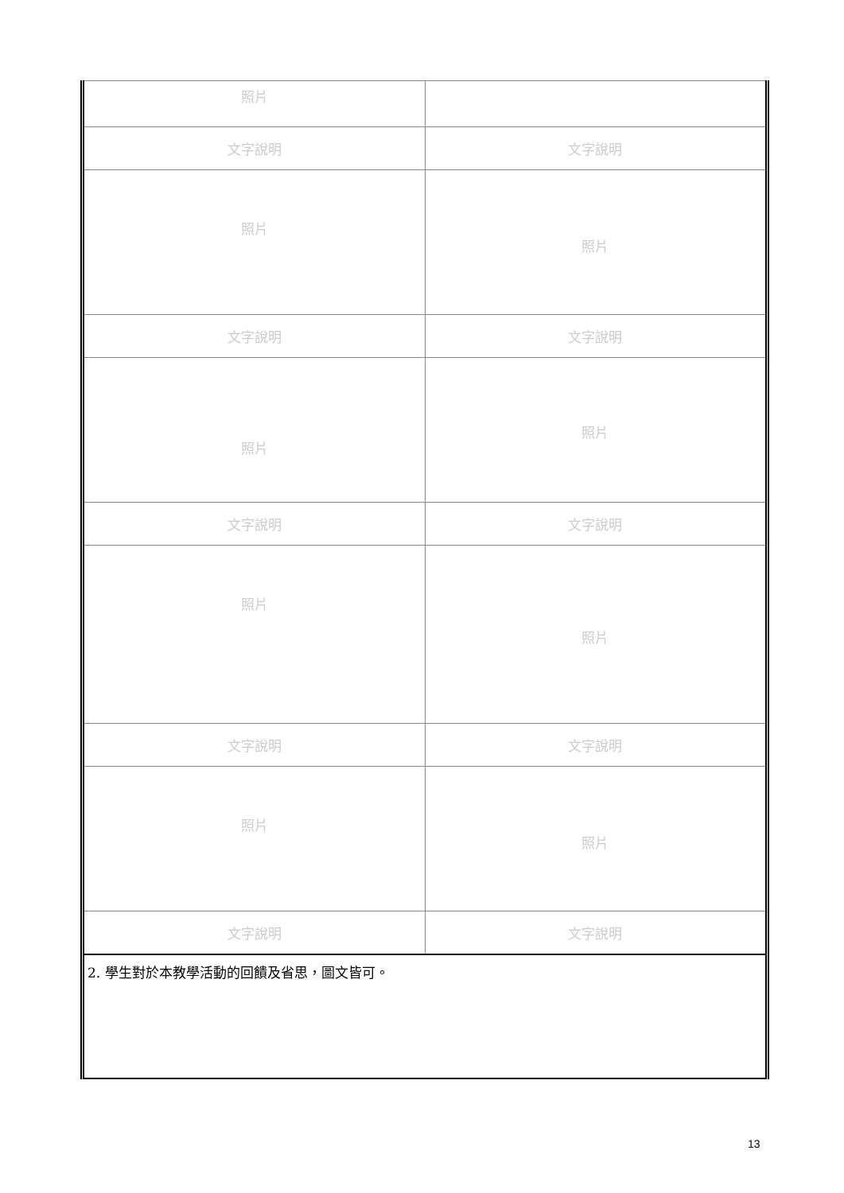| 照片 | |
| 文字說明 | 文字說明 |
| 照片 | 照片 |
| 文字說明 | 文字說明 |
| 照片 | 照片 |
| 文字說明 | 文字說明 |
| 照片 | 照片 |
| 文字說明 | 文字說明 |
| 照片 | 照片 |
| 文字說明 | 文字說明 |
| 2. 學生對於本教學活動的回饋及省思，圖文皆可。 | |
13